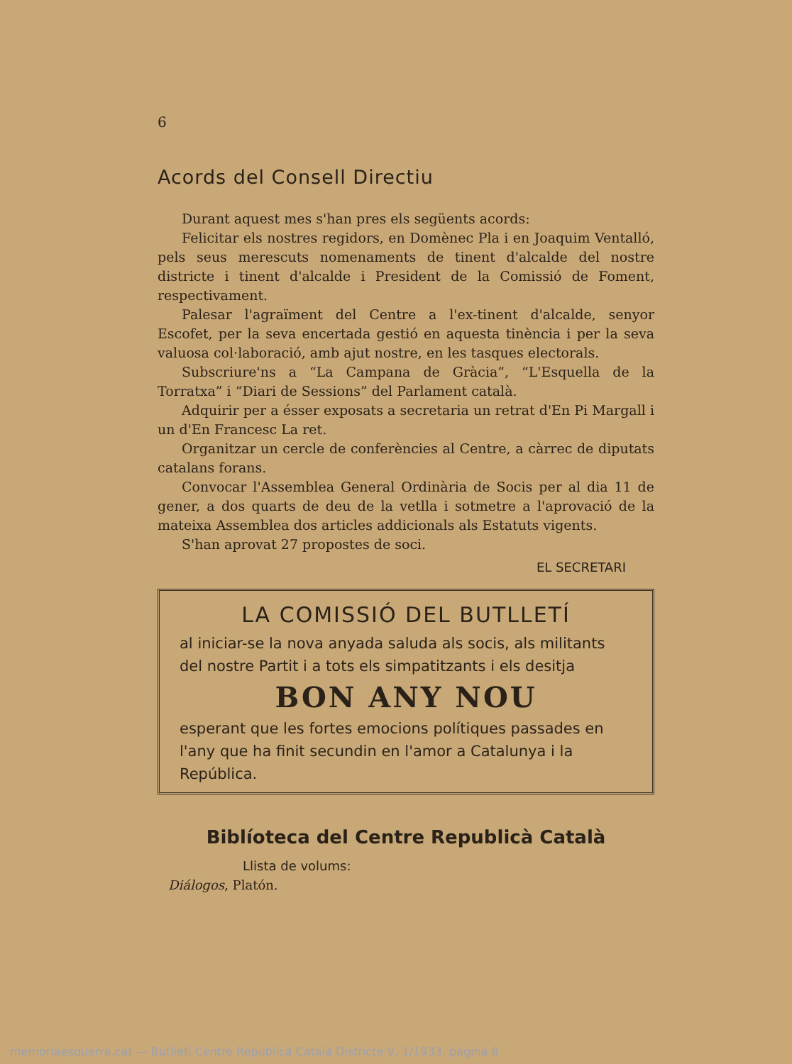6
Acords del Consell Directiu
Durant aquest mes s'han pres els següents acords:
Felicitar els nostres regidors, en Domènec Pla i en Joaquim Ventalló, pels seus merescuts nomenaments de tinent d'alcalde del nostre districte i tinent d'alcalde i President de la Comissió de Foment, respectivament.
Palesar l'agraïment del Centre a l'ex-tinent d'alcalde, senyor Escofet, per la seva encertada gestió en aquesta tinència i per la seva valuosa col·laboració, amb ajut nostre, en les tasques electorals.
Subscriure'ns a “La Campana de Gràcia”, “L'Esquella de la Torratxa” i “Diari de Sessions” del Parlament català.
Adquirir per a ésser exposats a secretaria un retrat d'En Pi Margall i un d'En Francesc La ret.
Organitzar un cercle de conferències al Centre, a càrrec de diputats catalans forans.
Convocar l'Assemblea General Ordinària de Socis per al dia 11 de gener, a dos quarts de deu de la vetlla i sotmetre a l'aprovació de la mateixa Assemblea dos articles addicionals als Estatuts vigents.
S'han aprovat 27 propostes de soci.
EL SECRETARI
LA COMISSIÓ DEL BUTLLETÍ
al iniciar-se la nova anyada saluda als socis, als militants del nostre Partit i a tots els simpatitzants i els desitja
BON ANY NOU
esperant que les fortes emocions polítiques passades en l'any que ha finit secundin en l'amor a Catalunya i la República.
Biblíoteca del Centre Republicà Català
Llista de volums:
Diálogos, Platón.
memoriaesquerra.cat — Butlletí Centre Republicà Català Districte V, 1/1933, pàgina 8